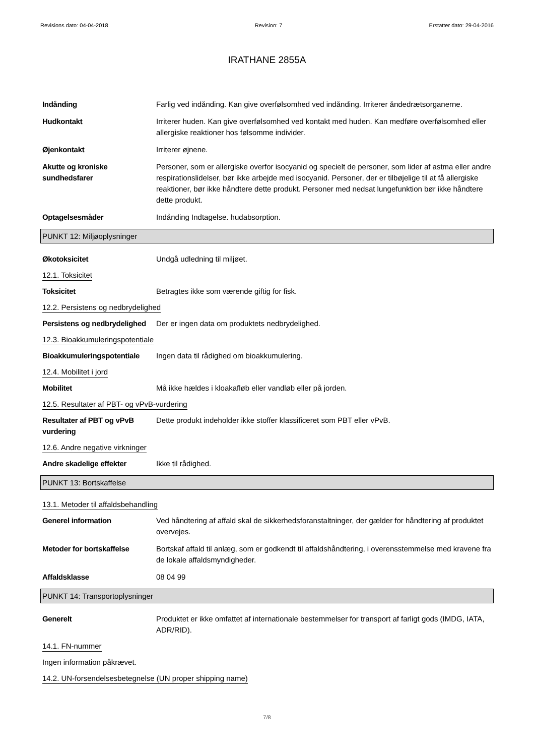Revisions dato: 04-04-2018 Revision: 7 Erstatter dato: 29-04-2016
IRATHANE 2855A
Indånding Farlig ved indånding. Kan give overfølsomhed ved indånding. Irriterer åndedrætsorganerne.
Hudkontakt Irriterer huden. Kan give overfølsomhed ved kontakt med huden. Kan medføre overfølsomhed eller allergiske reaktioner hos følsomme individer.
Øjenkontakt Irriterer øjnene.
Akutte og kroniske sundhedsfarer
Personer, som er allergiske overfor isocyanid og specielt de personer, som lider af astma eller andre respirationslidelser, bør ikke arbejde med isocyanid. Personer, der er tilbøjelige til at få allergiske reaktioner, bør ikke håndtere dette produkt. Personer med nedsat lungefunktion bør ikke håndtere dette produkt.
Optagelsesmåder Indånding Indtagelse. hudabsorption.
PUNKT 12: Miljøoplysninger
Økotoksicitet Undgå udledning til miljøet.
12.1. Toksicitet
Toksicitet Betragtes ikke som værende giftig for fisk.
12.2. Persistens og nedbrydelighed
Persistens og nedbrydelighed
Der er ingen data om produktets nedbrydelighed.
12.3. Bioakkumuleringspotentiale
Bioakkumuleringspotentiale
Ingen data til rådighed om bioakkumulering.
12.4. Mobilitet i jord
Mobilitet Må ikke hældes i kloakafløb eller vandløb eller på jorden.
12.5. Resultater af PBT- og vPvB-vurdering
Resultater af PBT og vPvB vurdering
Dette produkt indeholder ikke stoffer klassificeret som PBT eller vPvB.
12.6. Andre negative virkninger
Andre skadelige effekter Ikke til rådighed.
PUNKT 13: Bortskaffelse
13.1. Metoder til affaldsbehandling
Generel information Ved håndtering af affald skal de sikkerhedsforanstaltninger, der gælder for håndtering af produktet overvejes.
Metoder for bortskaffelse Bortskaf affald til anlæg, som er godkendt til affaldshåndtering, i overensstemmelse med kravene fra de lokale affaldsmyndigheder.
Affaldsklasse 08 04 99
PUNKT 14: Transportoplysninger
Generelt Produktet er ikke omfattet af internationale bestemmelser for transport af farligt gods (IMDG, IATA, ADR/RID).
14.1. FN-nummer
Ingen information påkrævet.
14.2. UN-forsendelsesbetegnelse (UN proper shipping name)
7/8